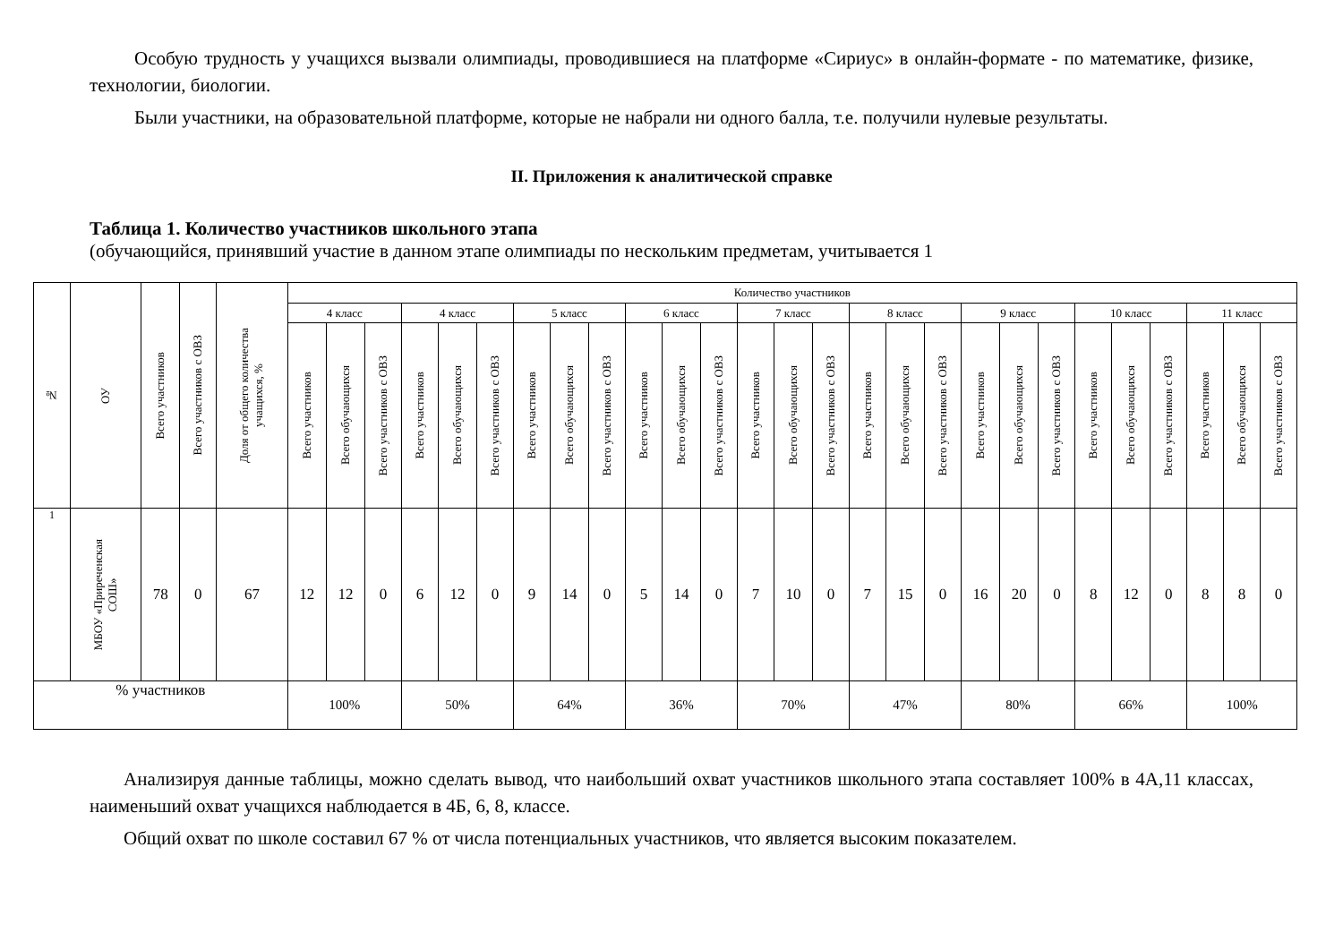Особую трудность у учащихся вызвали олимпиады, проводившиеся на платформе «Сириус» в онлайн-формате - по математике, физике, технологии, биологии.
Были участники, на образовательной платформе, которые не набрали ни одного балла, т.е. получили нулевые результаты.
II. Приложения к аналитической справке
Таблица 1. Количество участников школьного этапа
(обучающийся, принявший участие в данном этапе олимпиады по нескольким предметам, учитывается 1
| № | ОУ | Всего участников | Всего участников с ОВЗ | Доля от общего количества учащихся, % | Количество участников | | | | | | | | | | | | | | | | | | | | | | | | | | |
| --- | --- | --- | --- | --- | --- | --- | --- | --- | --- | --- | --- | --- | --- | --- | --- | --- | --- | --- | --- | --- | --- | --- | --- | --- | --- | --- | --- | --- | --- | --- | --- |
| | | | | | 4 класс | | | 4 класс | | | 5 класс | | | 6 класс | | | 7 класс | | | 8 класс | | | 9 класс | | | 10 класс | | | 11 класс | | |
| | | | | | Всего участников | Всего обучающихся | Всего участников с ОВЗ | Всего участников | Всего обучающихся | Всего участников с ОВЗ | Всего участников | Всего обучающихся | Всего участников с ОВЗ | Всего участников | Всего обучающихся | Всего участников с ОВЗ | Всего участников | Всего обучающихся | Всего участников с ОВЗ | Всего участников | Всего обучающихся | Всего участников с ОВЗ | Всего участников | Всего обучающихся | Всего участников с ОВЗ | Всего участников | Всего обучающихся | Всего участников с ОВЗ | Всего участников | Всего обучающихся | Всего участников с ОВЗ |
| 1 | МБОУ «Приреченская СОШ» | 78 | 0 | 67 | 12 | 12 | 0 | 6 | 12 | 0 | 9 | 14 | 0 | 5 | 14 | 0 | 7 | 10 | 0 | 7 | 15 | 0 | 16 | 20 | 0 | 8 | 12 | 0 | 8 | 8 | 0 |
| % участников | | | | | 100% | | | 50% | | | 64% | | | 36% | | | 70% | | | 47% | | | 80% | | | 66% | | | 100% | | |
Анализируя данные таблицы, можно сделать вывод, что наибольший охват участников школьного этапа составляет 100% в 4А,11 классах, наименьший охват учащихся наблюдается в 4Б, 6, 8, классе.
Общий охват по школе составил 67 % от числа потенциальных участников, что является высоким показателем.